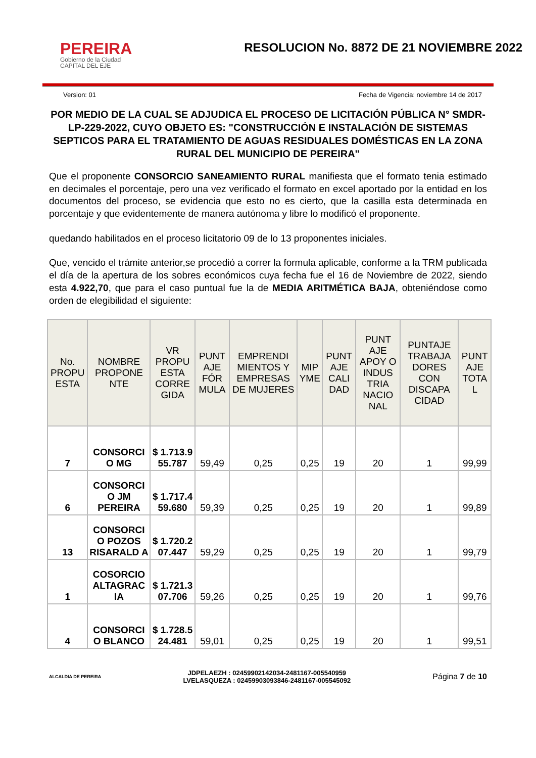PEREIRA
Gobierno de la Ciudad
CAPITAL DEL EJE
RESOLUCION No. 8872 DE 21 NOVIEMBRE 2022
Version: 01 Fecha de Vigencia: noviembre 14 de 2017
POR MEDIO DE LA CUAL SE ADJUDICA EL PROCESO DE LICITACIÓN PÚBLICA N° SMDR-LP-229-2022, CUYO OBJETO ES: "CONSTRUCCIÓN E INSTALACIÓN DE SISTEMAS SEPTICOS PARA EL TRATAMIENTO DE AGUAS RESIDUALES DOMÉSTICAS EN LA ZONA RURAL DEL MUNICIPIO DE PEREIRA"
Que el proponente CONSORCIO SANEAMIENTO RURAL manifiesta que el formato tenia estimado en decimales el porcentaje, pero una vez verificado el formato en excel aportado por la entidad en los documentos del proceso, se evidencia que esto no es cierto, que la casilla esta determinada en porcentaje y que evidentemente de manera autónoma y libre lo modificó el proponente.
quedando habilitados en el proceso licitatorio 09 de lo 13 proponentes iniciales.
Que, vencido el trámite anterior,se procedió a correr la formula aplicable, conforme a la TRM publicada el día de la apertura de los sobres económicos cuya fecha fue el 16 de Noviembre de 2022, siendo esta 4.922,70, que para el caso puntual fue la de MEDIA ARITMÉTICA BAJA, obteniéndose como orden de elegibilidad el siguiente:
| No. PROPU ESTA | NOMBRE PROPONE NTE | VR PROPU ESTA CORRE GIDA | PUNT AJE FÓR MULA | EMPRENDI MIENTOS Y EMPRESAS DE MUJERES | MIP YME | PUNT AJE CALI DAD | PUNT AJE APOY O INDUS TRIA NACIO NAL | PUNTAJE TRABAJA DORES CON DISCAPA CIDAD | PUNT AJE TOTA L |
| --- | --- | --- | --- | --- | --- | --- | --- | --- | --- |
| 7 | CONSORCI O MG | $ 1.713.9 55.787 | 59,49 | 0,25 | 0,25 | 19 | 20 | 1 | 99,99 |
| 6 | CONSORCI O JM PEREIRA | $ 1.717.4 59.680 | 59,39 | 0,25 | 0,25 | 19 | 20 | 1 | 99,89 |
| 13 | CONSORCI O POZOS RISARALD A | $ 1.720.2 07.447 | 59,29 | 0,25 | 0,25 | 19 | 20 | 1 | 99,79 |
| 1 | COSORCIO ALTAGRAC IA | $ 1.721.3 07.706 | 59,26 | 0,25 | 0,25 | 19 | 20 | 1 | 99,76 |
| 4 | CONSORCI O BLANCO | $ 1.728.5 24.481 | 59,01 | 0,25 | 0,25 | 19 | 20 | 1 | 99,51 |
ALCALDIA DE PEREIRA
JDPELAEZH : 02459902142034-2481167-005540959
LVELASQUEZA : 02459903093846-2481167-005545092
Página 7 de 10